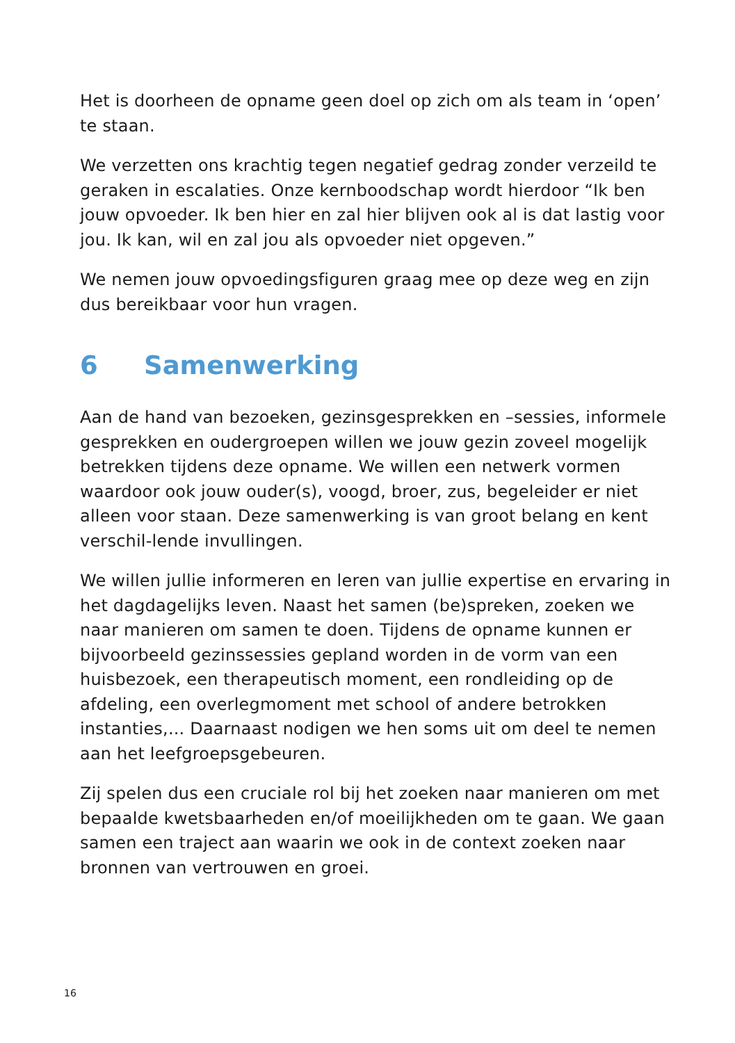Het is doorheen de opname geen doel op zich om als team in ‘open’ te staan.
We verzetten ons krachtig tegen negatief gedrag zonder verzeild te geraken in escalaties. Onze kernboodschap wordt hierdoor “Ik ben jouw opvoeder. Ik ben hier en zal hier blijven ook al is dat lastig voor jou. Ik kan, wil en zal jou als opvoeder niet opgeven.”
We nemen jouw opvoedingsfiguren graag mee op deze weg en zijn dus bereikbaar voor hun vragen.
6 Samenwerking
Aan de hand van bezoeken, gezinsgesprekken en –sessies, informele gesprekken en oudergroepen willen we jouw gezin zoveel mogelijk betrekken tijdens deze opname. We willen een netwerk vormen waardoor ook jouw ouder(s), voogd, broer, zus, begeleider er niet alleen voor staan. Deze samenwerking is van groot belang en kent verschil-lende invullingen.
We willen jullie informeren en leren van jullie expertise en ervaring in het dagdagelijks leven. Naast het samen (be)spreken, zoeken we naar manieren om samen te doen. Tijdens de opname kunnen er bijvoorbeeld gezinssessies gepland worden in de vorm van een huisbezoek, een therapeutisch moment, een rondleiding op de afdeling, een overlegmoment met school of andere betrokken instanties,... Daarnaast nodigen we hen soms uit om deel te nemen aan het leefgroepsgebeuren.
Zij spelen dus een cruciale rol bij het zoeken naar manieren om met bepaalde kwetsbaarheden en/of moeilijkheden om te gaan. We gaan samen een traject aan waarin we ook in de context zoeken naar bronnen van vertrouwen en groei.
16